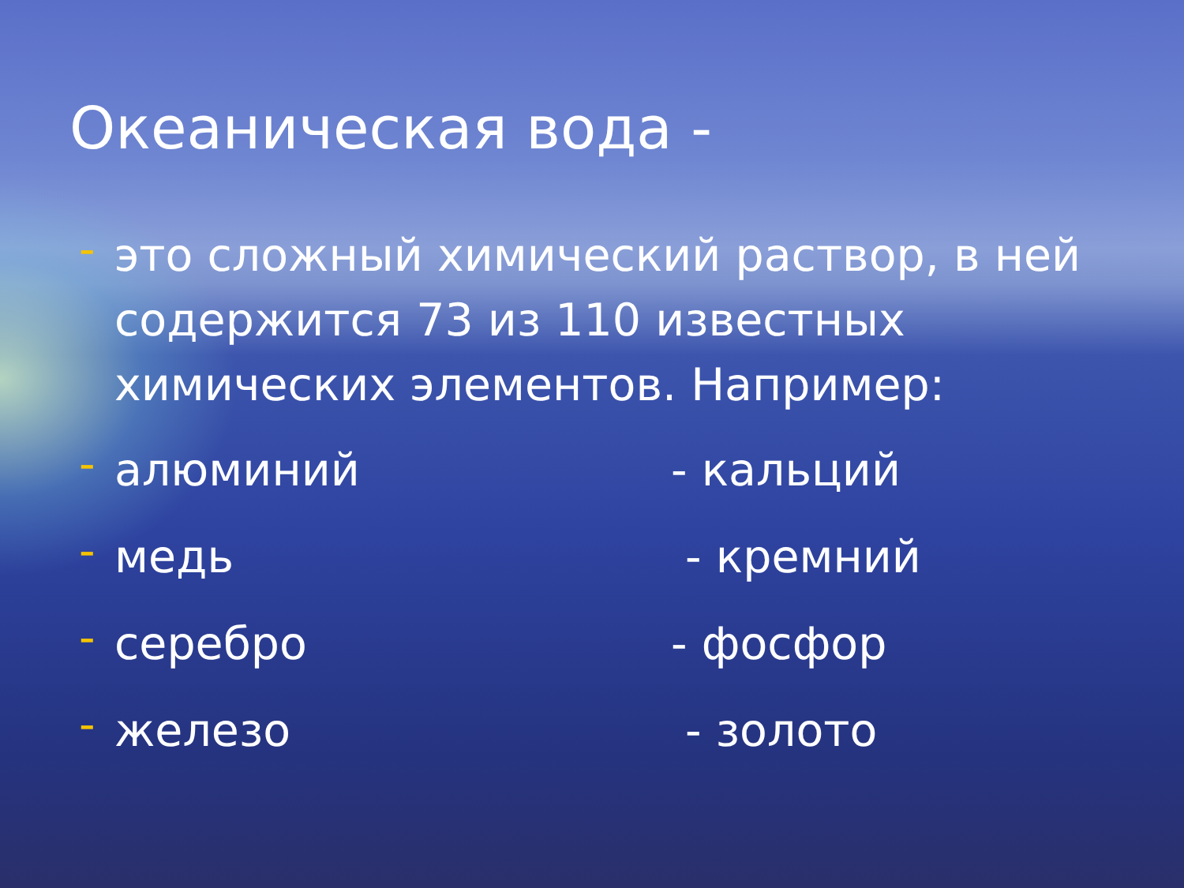Океаническая вода -
- это сложный химический раствор, в ней содержится 73 из 110 известных химических элементов. Например:
- алюминий - кальций
- медь - кремний
- серебро - фосфор
- железо - золото